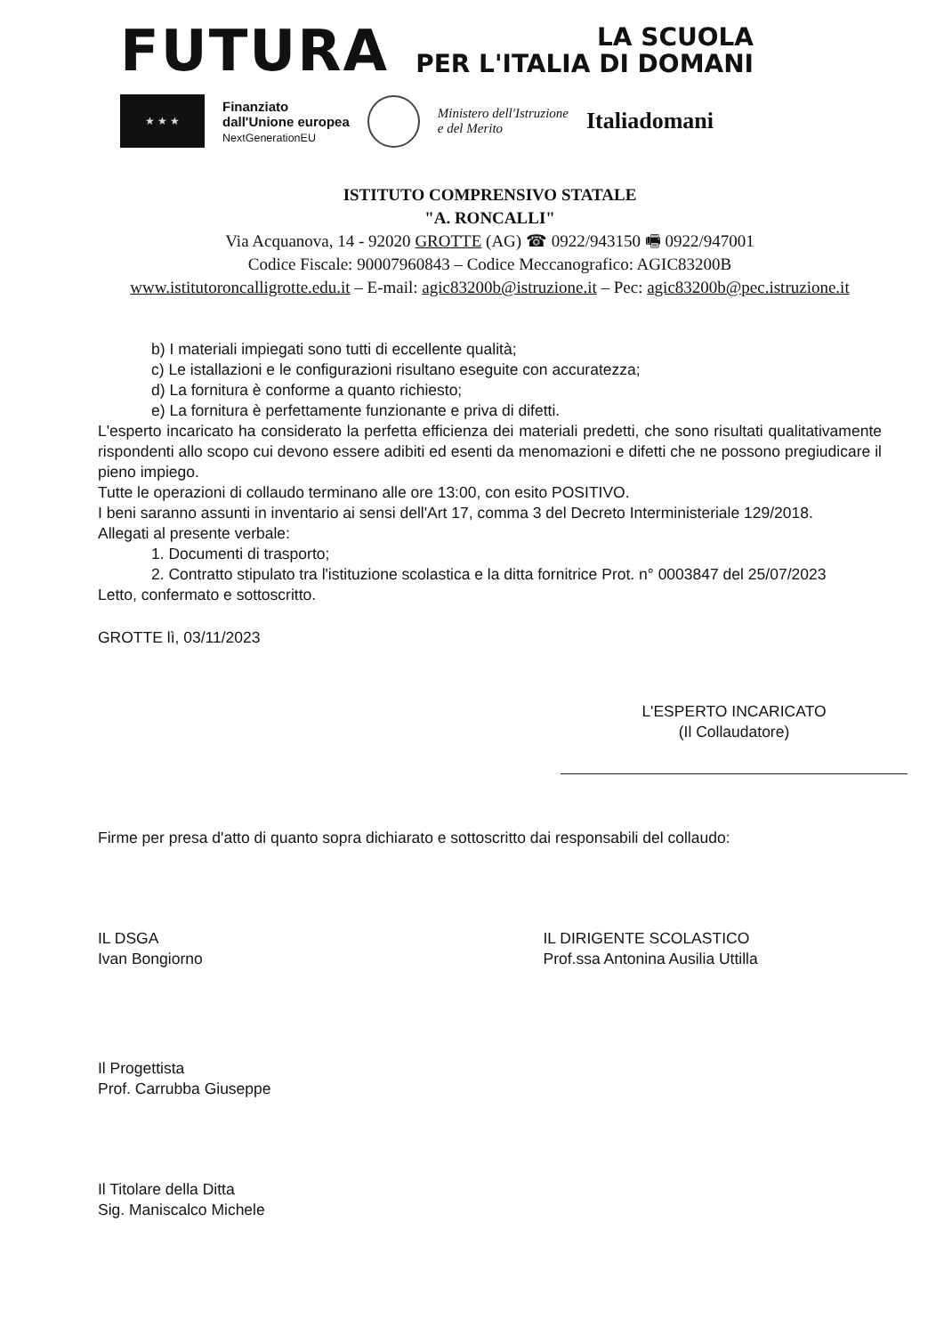FUTURA
LA SCUOLA
PER L'ITALIA DI DOMANI
★ ★ ★
Finanziato
dall'Unione europea
NextGenerationEU
Ministero dell'Istruzione
e del Merito
Italiadomani
ISTITUTO COMPRENSIVO STATALE
"A. RONCALLI"
Via Acquanova, 14 - 92020 GROTTE (AG) ☎ 0922/943150 🖷 0922/947001
Codice Fiscale: 90007960843 – Codice Meccanografico: AGIC83200B
www.istitutoroncalligrotte.edu.it – E-mail: agic83200b@istruzione.it – Pec: agic83200b@pec.istruzione.it
b) I materiali impiegati sono tutti di eccellente qualità;
c) Le istallazioni e le configurazioni risultano eseguite con accuratezza;
d) La fornitura è conforme a quanto richiesto;
e) La fornitura è perfettamente funzionante e priva di difetti.
L'esperto incaricato ha considerato la perfetta efficienza dei materiali predetti, che sono risultati qualitativamente rispondenti allo scopo cui devono essere adibiti ed esenti da menomazioni e difetti che ne possono pregiudicare il pieno impiego.
Tutte le operazioni di collaudo terminano alle ore 13:00, con esito POSITIVO.
I beni saranno assunti in inventario ai sensi dell'Art 17, comma 3 del Decreto Interministeriale 129/2018.
Allegati al presente verbale:
1. Documenti di trasporto;
2. Contratto stipulato tra l'istituzione scolastica e la ditta fornitrice Prot. n° 0003847 del 25/07/2023
Letto, confermato e sottoscritto.
GROTTE lì, 03/11/2023
L'ESPERTO INCARICATO
(Il Collaudatore)
Firme per presa d'atto di quanto sopra dichiarato e sottoscritto dai responsabili del collaudo:
IL DSGA
Ivan Bongiorno
IL DIRIGENTE SCOLASTICO
Prof.ssa Antonina Ausilia Uttilla
Il Progettista
Prof. Carrubba Giuseppe
Il Titolare della Ditta
Sig. Maniscalco Michele